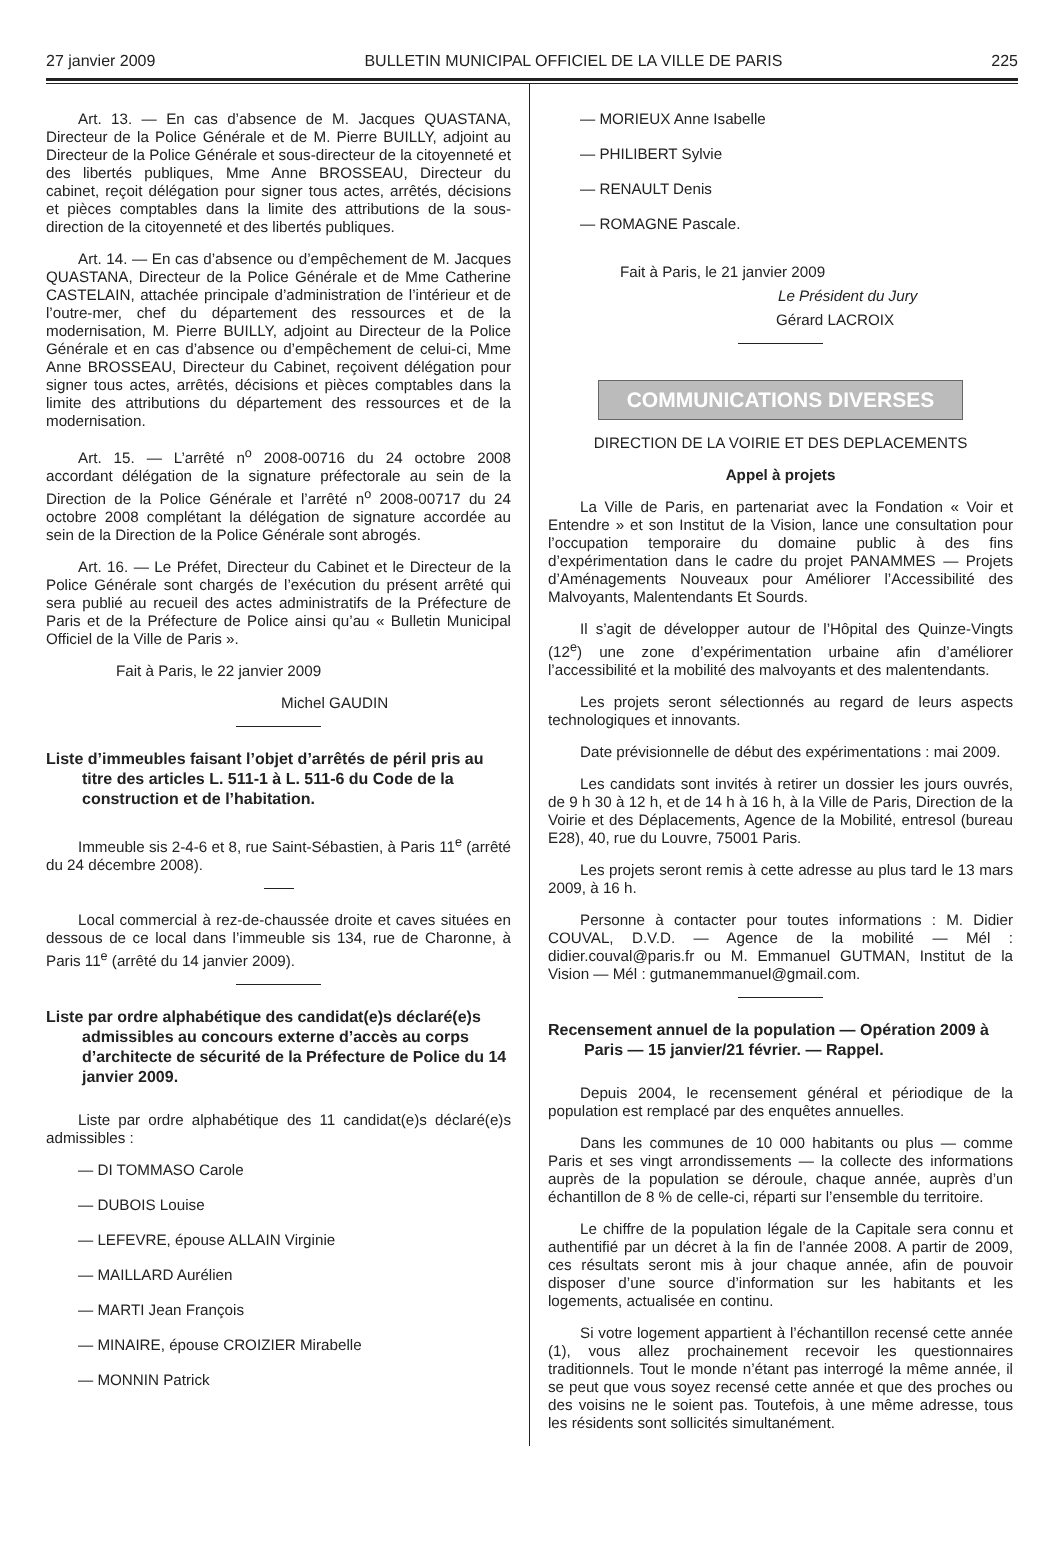27 janvier 2009 BULLETIN MUNICIPAL OFFICIEL DE LA VILLE DE PARIS 225
Art. 13. — En cas d’absence de M. Jacques QUASTANA, Directeur de la Police Générale et de M. Pierre BUILLY, adjoint au Directeur de la Police Générale et sous-directeur de la citoyenneté et des libertés publiques, Mme Anne BROSSEAU, Directeur du cabinet, reçoit délégation pour signer tous actes, arrêtés, décisions et pièces comptables dans la limite des attributions de la sous-direction de la citoyenneté et des libertés publiques.
Art. 14. — En cas d’absence ou d’empêchement de M. Jacques QUASTANA, Directeur de la Police Générale et de Mme Catherine CASTELAIN, attachée principale d’administration de l’intérieur et de l’outre-mer, chef du département des ressources et de la modernisation, M. Pierre BUILLY, adjoint au Directeur de la Police Générale et en cas d’absence ou d’empêchement de celui-ci, Mme Anne BROSSEAU, Directeur du Cabinet, reçoivent délégation pour signer tous actes, arrêtés, décisions et pièces comptables dans la limite des attributions du département des ressources et de la modernisation.
Art. 15. — L’arrêté n<sup>o</sup> 2008-00716 du 24 octobre 2008 accordant délégation de la signature préfectorale au sein de la Direction de la Police Générale et l’arrêté n<sup>o</sup> 2008-00717 du 24 octobre 2008 complétant la délégation de signature accordée au sein de la Direction de la Police Générale sont abrogés.
Art. 16. — Le Préfet, Directeur du Cabinet et le Directeur de la Police Générale sont chargés de l’exécution du présent arrêté qui sera publié au recueil des actes administratifs de la Préfecture de Paris et de la Préfecture de Police ainsi qu’au « Bulletin Municipal Officiel de la Ville de Paris ».
Fait à Paris, le 22 janvier 2009
Michel GAUDIN
Liste d’immeubles faisant l’objet d’arrêtés de péril pris au titre des articles L. 511-1 à L. 511-6 du Code de la construction et de l’habitation.
Immeuble sis 2-4-6 et 8, rue Saint-Sébastien, à Paris 11<sup>e</sup> (arrêté du 24 décembre 2008).
Local commercial à rez-de-chaussée droite et caves situées en dessous de ce local dans l’immeuble sis 134, rue de Charonne, à Paris 11<sup>e</sup> (arrêté du 14 janvier 2009).
Liste par ordre alphabétique des candidat(e)s déclaré(e)s admissibles au concours externe d’accès au corps d’architecte de sécurité de la Préfecture de Police du 14 janvier 2009.
Liste par ordre alphabétique des 11 candidat(e)s déclaré(e)s admissibles :
— DI TOMMASO Carole
— DUBOIS Louise
— LEFEVRE, épouse ALLAIN Virginie
— MAILLARD Aurélien
— MARTI Jean François
— MINAIRE, épouse CROIZIER Mirabelle
— MONNIN Patrick
— MORIEUX Anne Isabelle
— PHILIBERT Sylvie
— RENAULT Denis
— ROMAGNE Pascale.
Fait à Paris, le 21 janvier 2009
Le Président du Jury
Gérard LACROIX
COMMUNICATIONS DIVERSES
DIRECTION DE LA VOIRIE ET DES DEPLACEMENTS
Appel à projets
La Ville de Paris, en partenariat avec la Fondation « Voir et Entendre » et son Institut de la Vision, lance une consultation pour l’occupation temporaire du domaine public à des fins d’expérimentation dans le cadre du projet PANAMMES — Projets d’Aménagements Nouveaux pour Améliorer l’Accessibilité des Malvoyants, Malentendants Et Sourds.
Il s’agit de développer autour de l’Hôpital des Quinze-Vingts (12<sup>e</sup>) une zone d’expérimentation urbaine afin d’améliorer l’accessibilité et la mobilité des malvoyants et des malentendants.
Les projets seront sélectionnés au regard de leurs aspects technologiques et innovants.
Date prévisionnelle de début des expérimentations : mai 2009.
Les candidats sont invités à retirer un dossier les jours ouvrés, de 9 h 30 à 12 h, et de 14 h à 16 h, à la Ville de Paris, Direction de la Voirie et des Déplacements, Agence de la Mobilité, entresol (bureau E28), 40, rue du Louvre, 75001 Paris.
Les projets seront remis à cette adresse au plus tard le 13 mars 2009, à 16 h.
Personne à contacter pour toutes informations : M. Didier COUVAL, D.V.D. — Agence de la mobilité — Mél : didier.couval@paris.fr ou M. Emmanuel GUTMAN, Institut de la Vision — Mél : gutmanemmanuel@gmail.com.
Recensement annuel de la population — Opération 2009 à Paris — 15 janvier/21 février. — Rappel.
Depuis 2004, le recensement général et périodique de la population est remplacé par des enquêtes annuelles.
Dans les communes de 10 000 habitants ou plus — comme Paris et ses vingt arrondissements — la collecte des informations auprès de la population se déroule, chaque année, auprès d’un échantillon de 8 % de celle-ci, réparti sur l’ensemble du territoire.
Le chiffre de la population légale de la Capitale sera connu et authentifié par un décret à la fin de l’année 2008. A partir de 2009, ces résultats seront mis à jour chaque année, afin de pouvoir disposer d’une source d’information sur les habitants et les logements, actualisée en continu.
Si votre logement appartient à l’échantillon recensé cette année (1), vous allez prochainement recevoir les questionnaires traditionnels. Tout le monde n’étant pas interrogé la même année, il se peut que vous soyez recensé cette année et que des proches ou des voisins ne le soient pas. Toutefois, à une même adresse, tous les résidents sont sollicités simultanément.